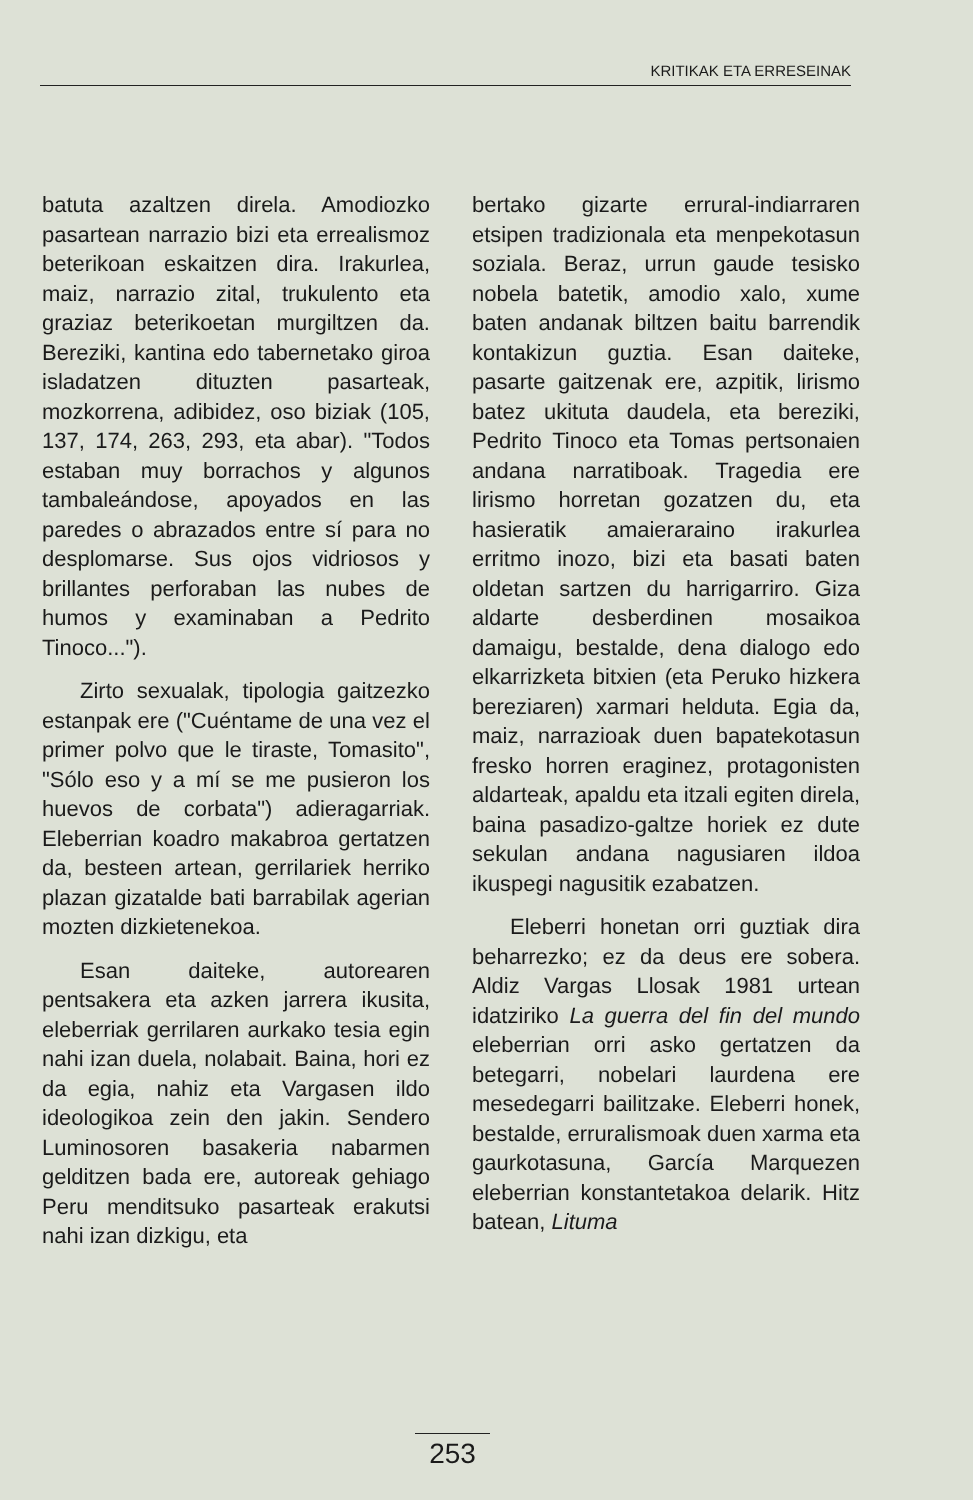KRITIKAK ETA ERRESEINAK
batuta azaltzen direla. Amodiozko pasartean narrazio bizi eta errealismoz beterikoan eskaitzen dira. Irakurlea, maiz, narrazio zital, trukulento eta graziaz beterikoetan murgiltzen da. Bereziki, kantina edo tabernetako giroa isladatzen dituzten pasarteak, mozkorrena, adibidez, oso biziak (105, 137, 174, 263, 293, eta abar). "Todos estaban muy borrachos y algunos tambaleándose, apoyados en las paredes o abrazados entre sí para no desplomarse. Sus ojos vidriosos y brillantes perforaban las nubes de humos y examinaban a Pedrito Tinoco...").
Zirto sexualak, tipologia gaitzezko estanpak ere ("Cuéntame de una vez el primer polvo que le tiraste, Tomasito", "Sólo eso y a mí se me pusieron los huevos de corbata") adieragarriak. Eleberrian koadro makabroa gertatzen da, besteen artean, gerrilariek herriko plazan gizatalde bati barrabilak agerian mozten dizkietenekoa.
Esan daiteke, autorearen pentsakera eta azken jarrera ikusita, eleberriak gerrilaren aurkako tesia egin nahi izan duela, nolabait. Baina, hori ez da egia, nahiz eta Vargasen ildo ideologikoa zein den jakin. Sendero Luminosoren basakeria nabarmen gelditzen bada ere, autoreak gehiago Peru menditsuko pasarteak erakutsi nahi izan dizkigu, eta
bertako gizarte errural-indiarraren etsipen tradizionala eta menpekotasun soziala. Beraz, urrun gaude tesisko nobela batetik, amodio xalo, xume baten andanak biltzen baitu barrendik kontakizun guztia. Esan daiteke, pasarte gaitzenak ere, azpitik, lirismo batez ukituta daudela, eta bereziki, Pedrito Tinoco eta Tomas pertsonaien andana narratiboak. Tragedia ere lirismo horretan gozatzen du, eta hasieratik amaieraraino irakurlea erritmo inozo, bizi eta basati baten oldetan sartzen du harrigarriro. Giza aldarte desberdinen mosaikoa damaigu, bestalde, dena dialogo edo elkarrizketa bitxien (eta Peruko hizkera bereziaren) xarmari helduta. Egia da, maiz, narrazioak duen bapatekotasun fresko horren eraginez, protagonisten aldarteak, apaldu eta itzali egiten direla, baina pasadizo-galtze horiek ez dute sekulan andana nagusiaren ildoa ikuspegi nagusitik ezabatzen.
Eleberri honetan orri guztiak dira beharrezko; ez da deus ere sobera. Aldiz Vargas Llosak 1981 urtean idatziriko La guerra del fin del mundo eleberrian orri asko gertatzen da betegarri, nobelari laurdena ere mesedegarri bailitzake. Eleberri honek, bestalde, erruralismoak duen xarma eta gaurkotasuna, García Marquezen eleberrian konstantetakoa delarik. Hitz batean, Lituma
253